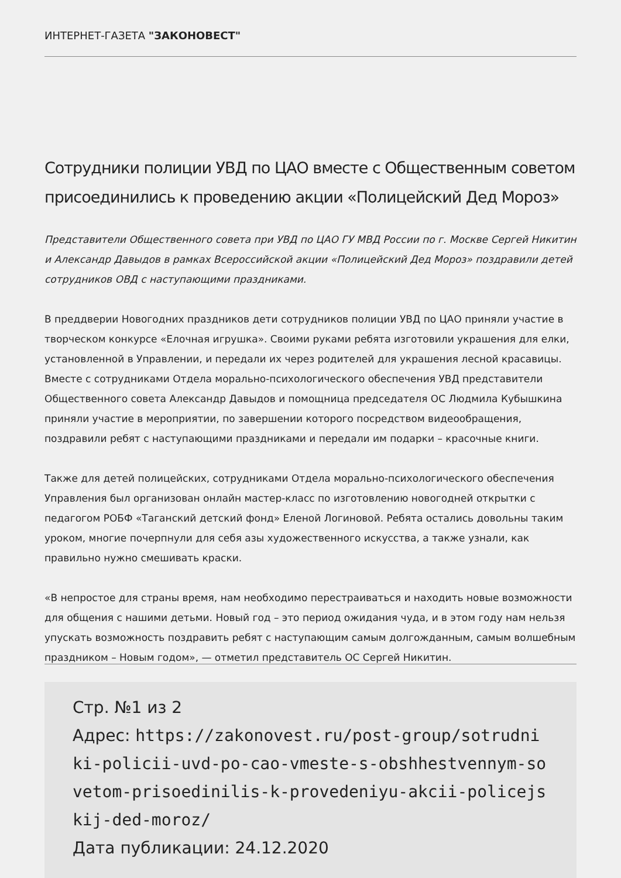ИНТЕРНЕТ-ГАЗЕТА "ЗАКОНОВЕСТ"
Сотрудники полиции УВД по ЦАО вместе с Общественным советом присоединились к проведению акции «Полицейский Дед Мороз»
Представители Общественного совета при УВД по ЦАО ГУ МВД России по г. Москве Сергей Никитин и Александр Давыдов в рамках Всероссийской акции «Полицейский Дед Мороз» поздравили детей сотрудников ОВД с наступающими праздниками.
В преддверии Новогодних праздников дети сотрудников полиции УВД по ЦАО приняли участие в творческом конкурсе «Елочная игрушка». Своими руками ребята изготовили украшения для елки, установленной в Управлении, и передали их через родителей для украшения лесной красавицы. Вместе с сотрудниками Отдела морально-психологического обеспечения УВД представители Общественного совета Александр Давыдов и помощница председателя ОС Людмила Кубышкина приняли участие в мероприятии, по завершении которого посредством видеообращения, поздравили ребят с наступающими праздниками и передали им подарки – красочные книги.
Также для детей полицейских, сотрудниками Отдела морально-психологического обеспечения Управления был организован онлайн мастер-класс по изготовлению новогодней открытки с педагогом РОБФ «Таганский детский фонд» Еленой Логиновой. Ребята остались довольны таким уроком, многие почерпнули для себя азы художественного искусства, а также узнали, как правильно нужно смешивать краски.
«В непростое для страны время, нам необходимо перестраиваться и находить новые возможности для общения с нашими детьми. Новый год – это период ожидания чуда, и в этом году нам нельзя упускать возможность поздравить ребят с наступающим самым долгожданным, самым волшебным праздником – Новым годом», — отметил представитель ОС Сергей Никитин.
Стр. №1 из 2
Адрес: https://zakonovest.ru/post-group/sotrudniki-policii-uvd-po-cao-vmeste-s-obshhestvennym-sovetom-prisoedinilis-k-provedeniyu-akcii-policejskij-ded-moroz/
Дата публикации: 24.12.2020